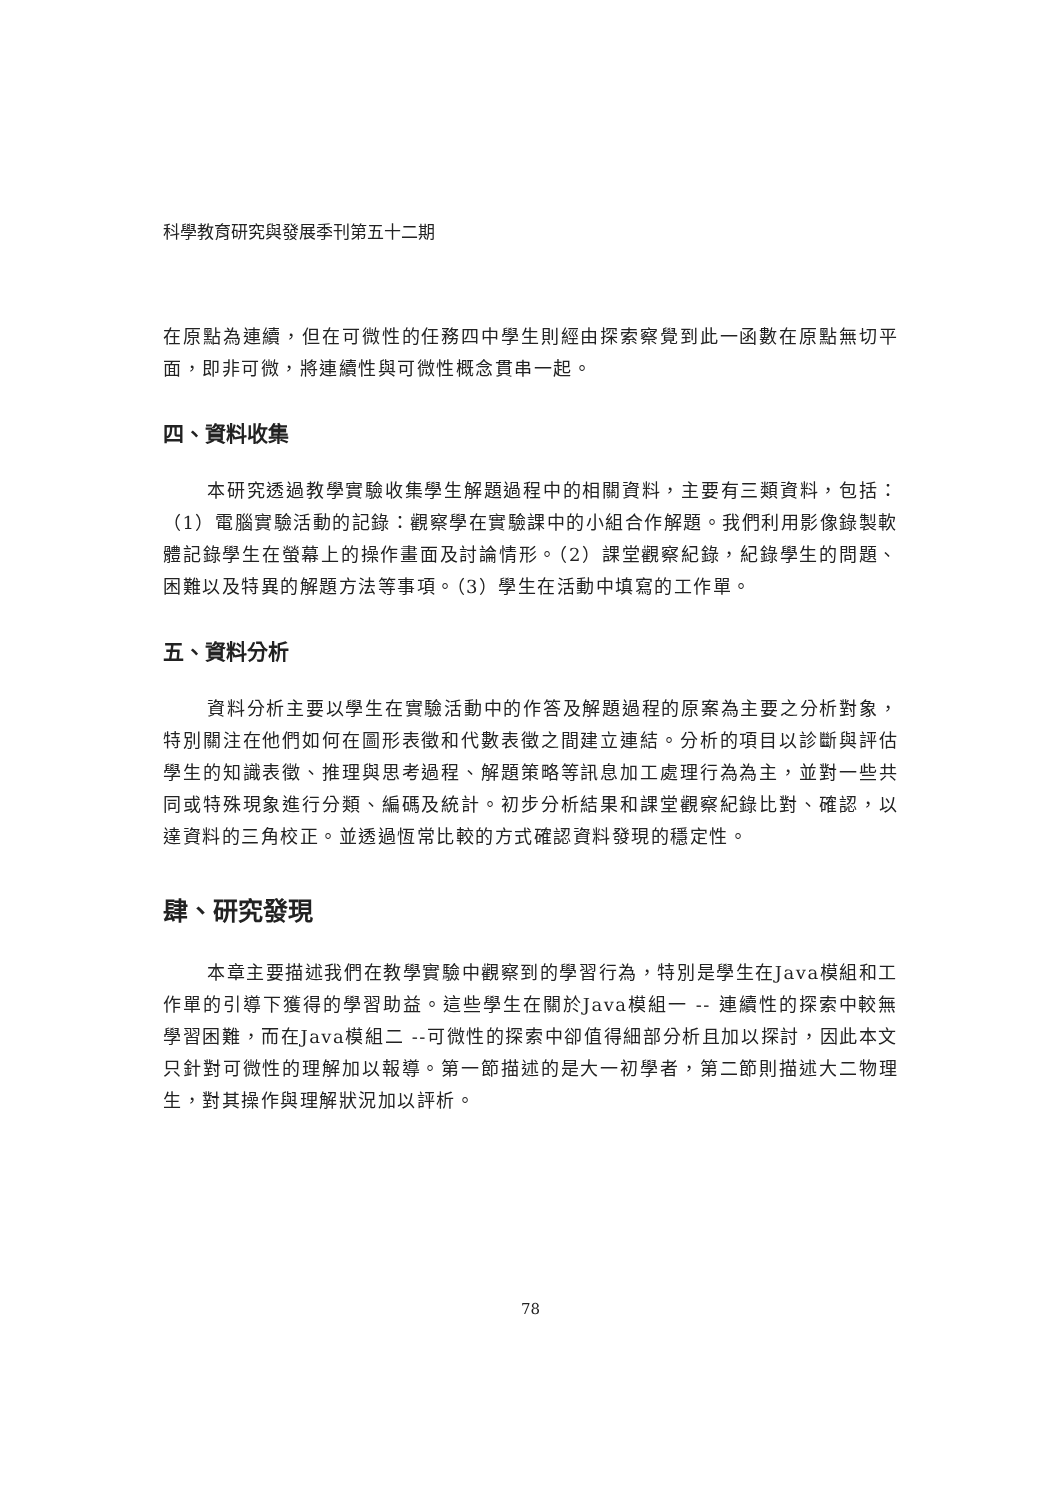科學教育研究與發展季刊第五十二期
在原點為連續，但在可微性的任務四中學生則經由探索察覺到此一函數在原點無切平面，即非可微，將連續性與可微性概念貫串一起。
四、資料收集
本研究透過教學實驗收集學生解題過程中的相關資料，主要有三類資料，包括：（1）電腦實驗活動的記錄：觀察學在實驗課中的小組合作解題。我們利用影像錄製軟體記錄學生在螢幕上的操作畫面及討論情形。（2）課堂觀察紀錄，紀錄學生的問題、困難以及特異的解題方法等事項。（3）學生在活動中填寫的工作單。
五、資料分析
資料分析主要以學生在實驗活動中的作答及解題過程的原案為主要之分析對象，特別關注在他們如何在圖形表徵和代數表徵之間建立連結。分析的項目以診斷與評估學生的知識表徵、推理與思考過程、解題策略等訊息加工處理行為為主，並對一些共同或特殊現象進行分類、編碼及統計。初步分析結果和課堂觀察紀錄比對、確認，以達資料的三角校正。並透過恆常比較的方式確認資料發現的穩定性。
肆、研究發現
本章主要描述我們在教學實驗中觀察到的學習行為，特別是學生在Java模組和工作單的引導下獲得的學習助益。這些學生在關於Java模組一 -- 連續性的探索中較無學習困難，而在Java模組二 --可微性的探索中卻值得細部分析且加以探討，因此本文只針對可微性的理解加以報導。第一節描述的是大一初學者，第二節則描述大二物理生，對其操作與理解狀況加以評析。
78